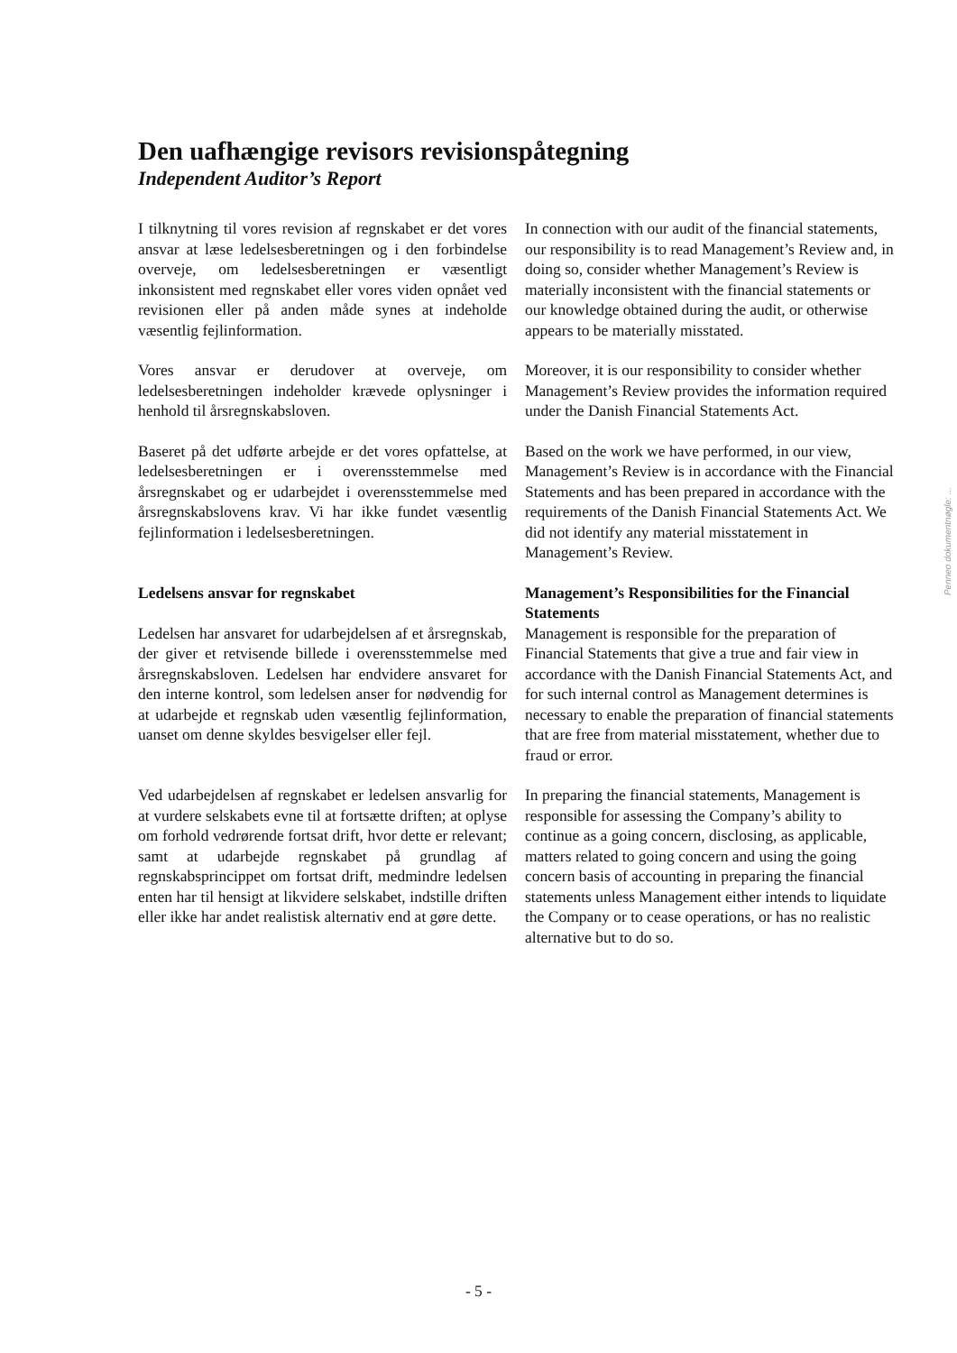Den uafhængige revisors revisionspåtegning
Independent Auditor’s Report
I tilknytning til vores revision af regnskabet er det vores ansvar at læse ledelsesberetningen og i den forbindelse overveje, om ledelsesberetningen er væsentligt inkonsistent med regnskabet eller vores viden opnået ved revisionen eller på anden måde synes at indeholde væsentlig fejlinformation.
In connection with our audit of the financial statements, our responsibility is to read Management’s Review and, in doing so, consider whether Management’s Review is materially inconsistent with the financial statements or our knowledge obtained during the audit, or otherwise appears to be materially misstated.
Vores ansvar er derudover at overveje, om ledelsesberetningen indeholder krævede oplysninger i henhold til årsregnskabsloven.
Moreover, it is our responsibility to consider whether Management’s Review provides the information required under the Danish Financial Statements Act.
Baseret på det udførte arbejde er det vores opfattelse, at ledelsesberetningen er i overensstemmelse med årsregnskabet og er udarbejdet i overensstemmelse med årsregnskabslovens krav. Vi har ikke fundet væsentlig fejlinformation i ledelsesberetningen.
Based on the work we have performed, in our view, Management’s Review is in accordance with the Financial Statements and has been prepared in accordance with the requirements of the Danish Financial Statements Act. We did not identify any material misstatement in Management’s Review.
Ledelsens ansvar for regnskabet
Ledelsen har ansvaret for udarbejdelsen af et årsregnskab, der giver et retvisende billede i overensstemmelse med årsregnskabsloven. Ledelsen har endvidere ansvaret for den interne kontrol, som ledelsen anser for nødvendig for at udarbejde et regnskab uden væsentlig fejlinformation, uanset om denne skyldes besvigelser eller fejl.
Management’s Responsibilities for the Financial Statements
Management is responsible for the preparation of Financial Statements that give a true and fair view in accordance with the Danish Financial Statements Act, and for such internal control as Management determines is necessary to enable the preparation of financial statements that are free from material misstatement, whether due to fraud or error.
Ved udarbejdelsen af regnskabet er ledelsen ansvarlig for at vurdere selskabets evne til at fortsætte driften; at oplyse om forhold vedrørende fortsat drift, hvor dette er relevant; samt at udarbejde regnskabet på grundlag af regnskabsprincippet om fortsat drift, medmindre ledelsen enten har til hensigt at likvidere selskabet, indstille driften eller ikke har andet realistisk alternativ end at gøre dette.
In preparing the financial statements, Management is responsible for assessing the Company’s ability to continue as a going concern, disclosing, as applicable, matters related to going concern and using the going concern basis of accounting in preparing the financial statements unless Management either intends to liquidate the Company or to cease operations, or has no realistic alternative but to do so.
Penneo dokumentnøgle: ...
- 5 -